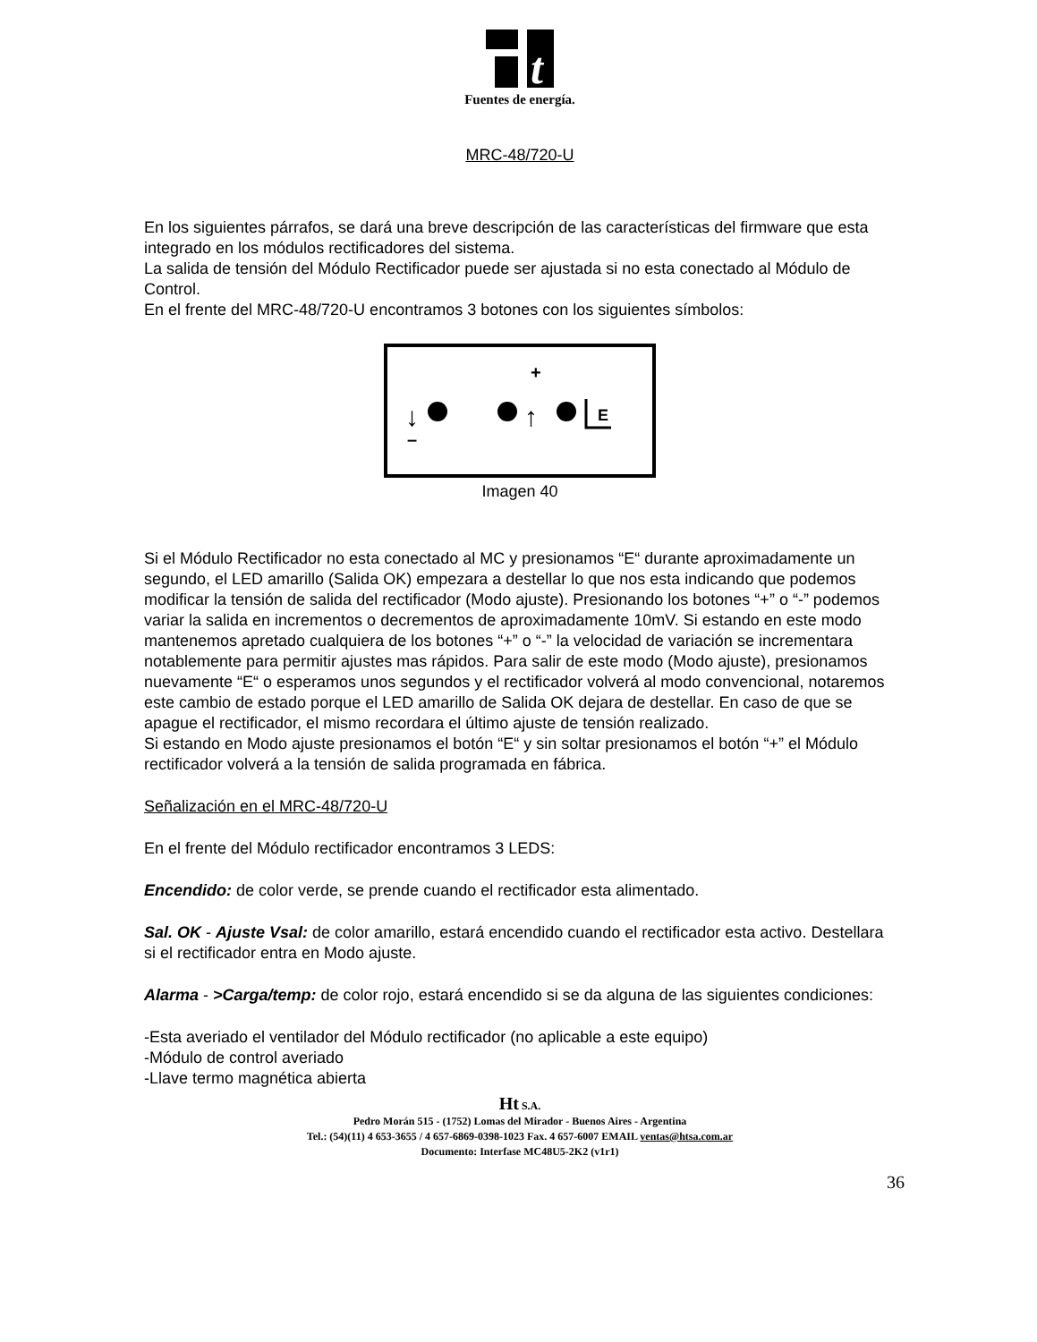t
Fuentes de energía.
MRC-48/720-U
En los siguientes párrafos, se dará una breve descripción de las características del firmware que esta integrado en los módulos rectificadores del sistema.
La salida de tensión del Módulo Rectificador puede ser ajustada si no esta conectado al Módulo de Control.
En el frente del MRC-48/720-U encontramos 3 botones con los siguientes símbolos:
+
–
↓
↑
E
Imagen 40
Si el Módulo Rectificador no esta conectado al MC y presionamos “E“ durante aproximadamente un segundo, el LED amarillo (Salida OK) empezara a destellar lo que nos esta indicando que podemos modificar la tensión de salida del rectificador (Modo ajuste). Presionando los botones “+” o “-” podemos variar la salida en incrementos o decrementos de aproximadamente 10mV. Si estando en este modo mantenemos apretado cualquiera de los botones “+” o “-” la velocidad de variación se incrementara notablemente para permitir ajustes mas rápidos. Para salir de este modo (Modo ajuste), presionamos nuevamente “E“ o esperamos unos segundos y el rectificador volverá al modo convencional, notaremos este cambio de estado porque el LED amarillo de Salida OK dejara de destellar. En caso de que se apague el rectificador, el mismo recordara el último ajuste de tensión realizado.
Si estando en Modo ajuste presionamos el botón “E“ y sin soltar presionamos el botón “+” el Módulo rectificador volverá a la tensión de salida programada en fábrica.
Señalización en el MRC-48/720-U
En el frente del Módulo rectificador encontramos 3 LEDS:
Encendido: de color verde, se prende cuando el rectificador esta alimentado.
Sal. OK - Ajuste Vsal: de color amarillo, estará encendido cuando el rectificador esta activo. Destellara si el rectificador entra en Modo ajuste.
Alarma - >Carga/temp: de color rojo, estará encendido si se da alguna de las siguientes condiciones:
-Esta averiado el ventilador del Módulo rectificador (no aplicable a este equipo)
-Módulo de control averiado
-Llave termo magnética abierta
Ht S.A.
Pedro Morán 515 - (1752) Lomas del Mirador - Buenos Aires - Argentina
Tel.: (54)(11) 4 653-3655 / 4 657-6869-0398-1023 Fax. 4 657-6007 EMAIL ventas@htsa.com.ar
Documento: Interfase MC48U5-2K2 (v1r1)
36